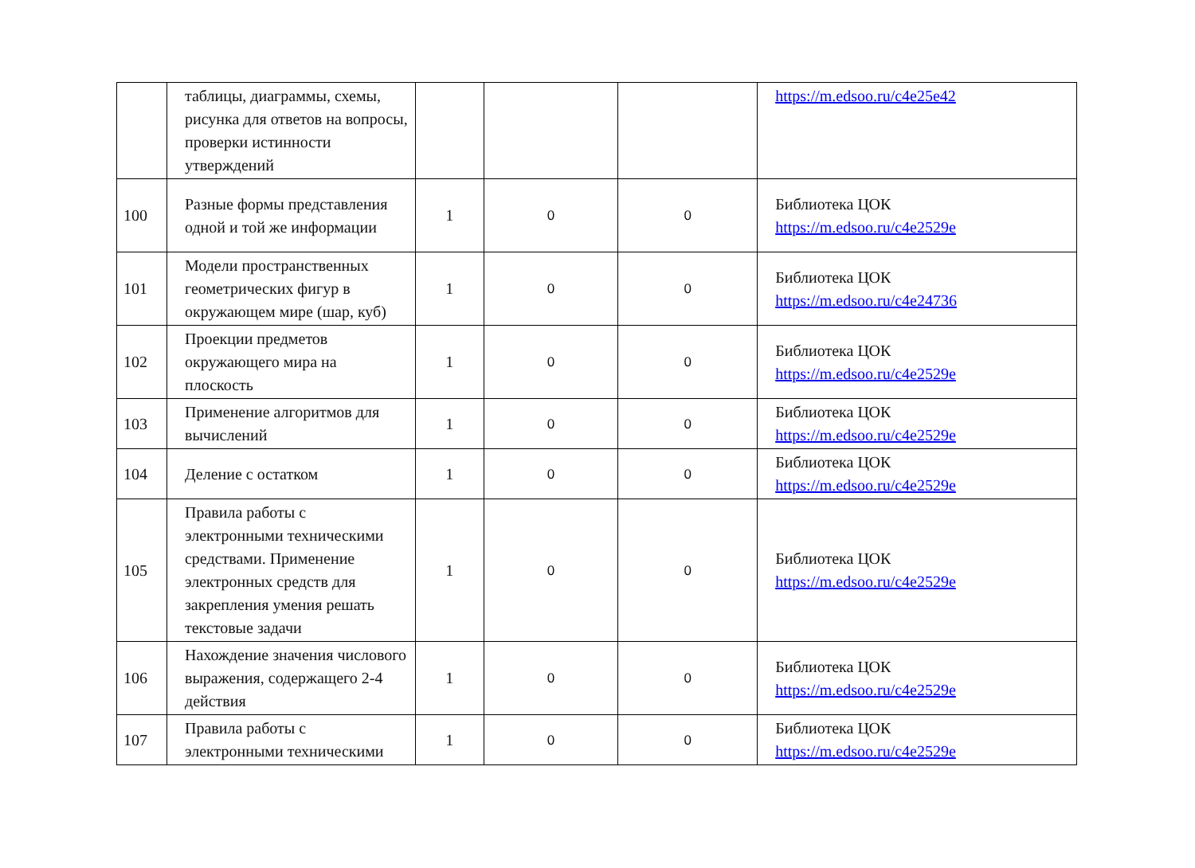| | таблицы, диаграммы, схемы, рисунка для ответов на вопросы, проверки истинности утверждений | | | | https://m.edsoo.ru/c4e25e42 |
| 100 | Разные формы представления одной и той же информации | 1 | 0 | 0 | Библиотека ЦОК https://m.edsoo.ru/c4e2529e |
| 101 | Модели пространственных геометрических фигур в окружающем мире (шар, куб) | 1 | 0 | 0 | Библиотека ЦОК https://m.edsoo.ru/c4e24736 |
| 102 | Проекции предметов окружающего мира на плоскость | 1 | 0 | 0 | Библиотека ЦОК https://m.edsoo.ru/c4e2529e |
| 103 | Применение алгоритмов для вычислений | 1 | 0 | 0 | Библиотека ЦОК https://m.edsoo.ru/c4e2529e |
| 104 | Деление с остатком | 1 | 0 | 0 | Библиотека ЦОК https://m.edsoo.ru/c4e2529e |
| 105 | Правила работы с электронными техническими средствами. Применение электронных средств для закрепления умения решать текстовые задачи | 1 | 0 | 0 | Библиотека ЦОК https://m.edsoo.ru/c4e2529e |
| 106 | Нахождение значения числового выражения, содержащего 2-4 действия | 1 | 0 | 0 | Библиотека ЦОК https://m.edsoo.ru/c4e2529e |
| 107 | Правила работы с электронными техническими | 1 | 0 | 0 | Библиотека ЦОК https://m.edsoo.ru/c4e2529e |